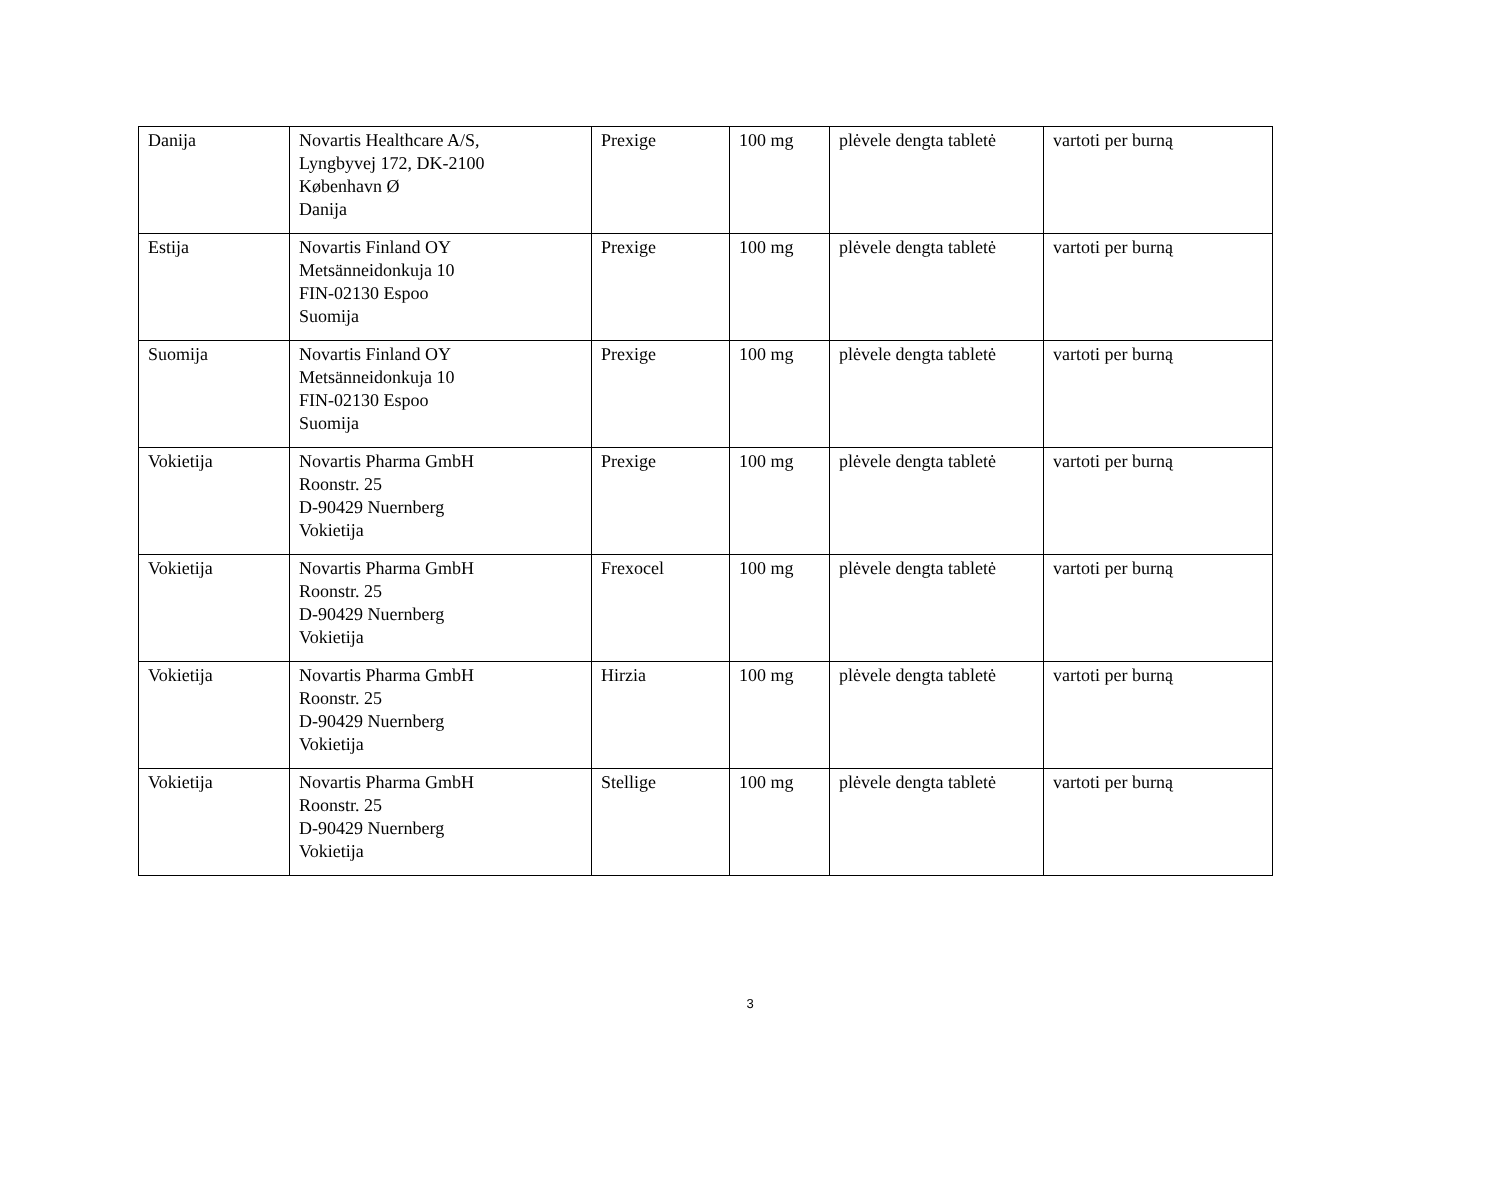| Danija | Novartis Healthcare A/S, Lyngbyvej 172, DK-2100 København Ø Danija | Prexige | 100 mg | plėvele dengta tabletė | vartoti per burną |
| Estija | Novartis Finland OY Metsänneidonkuja 10 FIN-02130 Espoo Suomija | Prexige | 100 mg | plėvele dengta tabletė | vartoti per burną |
| Suomija | Novartis Finland OY Metsänneidonkuja 10 FIN-02130 Espoo Suomija | Prexige | 100 mg | plėvele dengta tabletė | vartoti per burną |
| Vokietija | Novartis Pharma GmbH Roonstr. 25 D-90429 Nuernberg Vokietija | Prexige | 100 mg | plėvele dengta tabletė | vartoti per burną |
| Vokietija | Novartis Pharma GmbH Roonstr. 25 D-90429 Nuernberg Vokietija | Frexocel | 100 mg | plėvele dengta tabletė | vartoti per burną |
| Vokietija | Novartis Pharma GmbH Roonstr. 25 D-90429 Nuernberg Vokietija | Hirzia | 100 mg | plėvele dengta tabletė | vartoti per burną |
| Vokietija | Novartis Pharma GmbH Roonstr. 25 D-90429 Nuernberg Vokietija | Stellige | 100 mg | plėvele dengta tabletė | vartoti per burną |
3